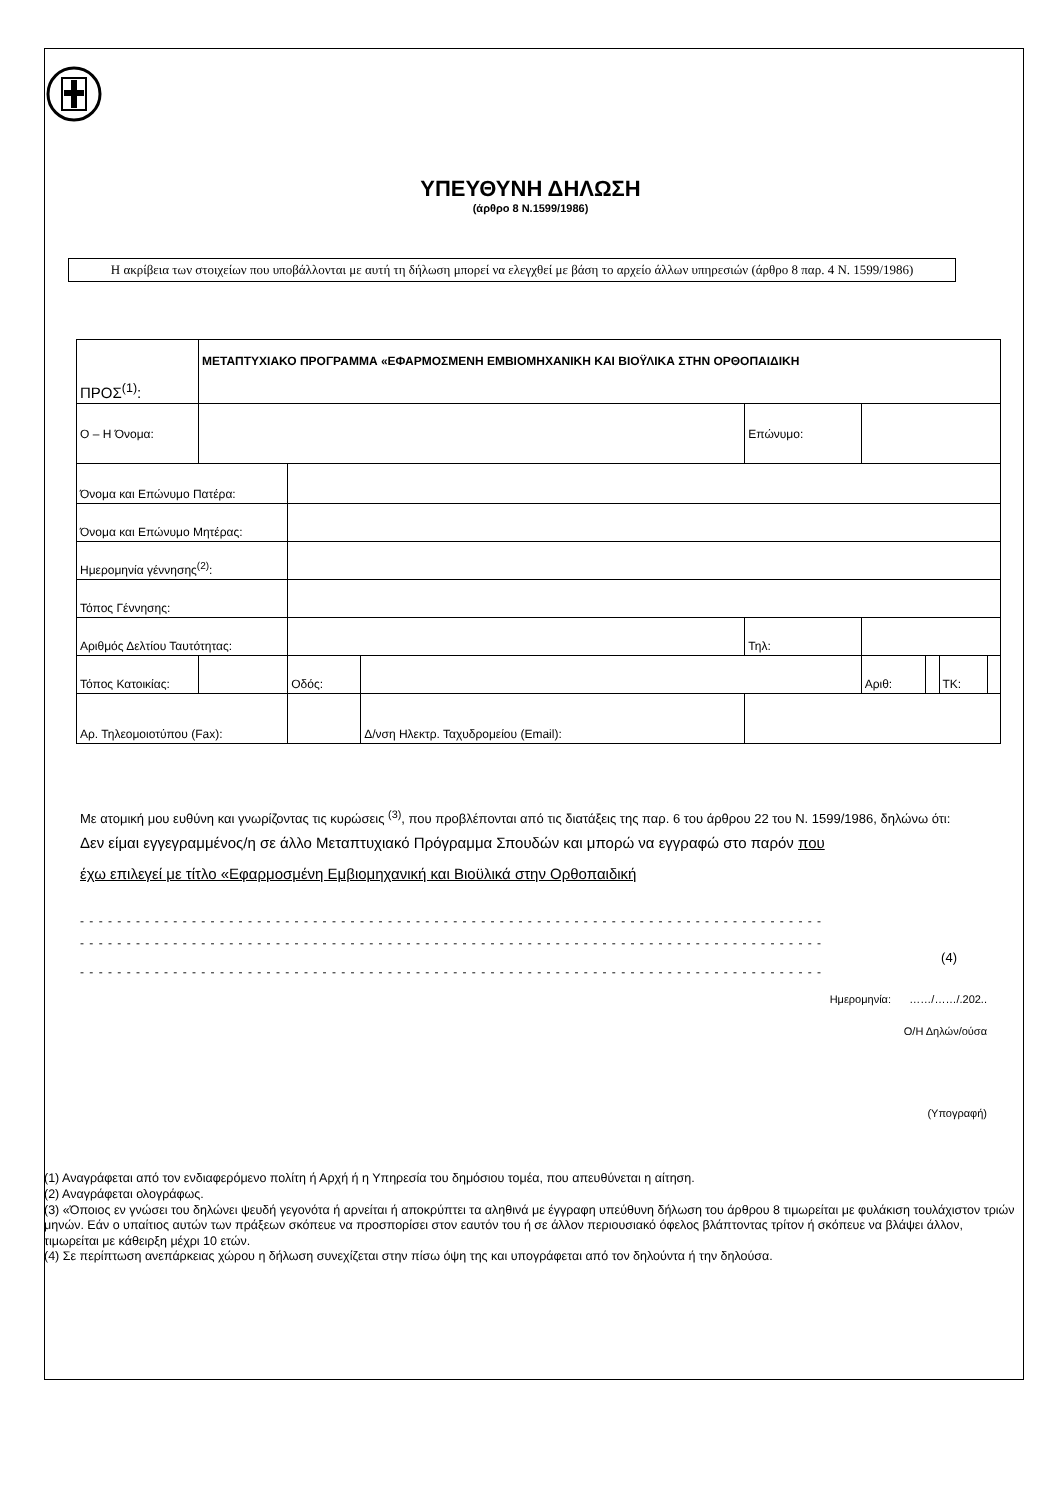ΥΠΕΥΘΥΝΗ ΔΗΛΩΣΗ
(άρθρο 8 Ν.1599/1986)
Η ακρίβεια των στοιχείων που υποβάλλονται με αυτή τη δήλωση μπορεί να ελεγχθεί με βάση το αρχείο άλλων υπηρεσιών (άρθρο 8 παρ. 4 Ν. 1599/1986)
| ΠΡΟΣ<sup>(1)</sup>: | ΜΕΤΑΠΤΥΧΙΑΚΟ ΠΡΟΓΡΑΜΜΑ «ΕΦΑΡΜΟΣΜΕΝΗ ΕΜΒΙΟΜΗΧΑΝΙΚΗ ΚΑΙ ΒΙΟΫΛΙΚΑ ΣΤΗΝ ΟΡΘΟΠΑΙΔΙΚΗ | | | | | | | | |
| Ο – Η Όνομα: | | | | | Επώνυμο: | | | | |
| Όνομα και Επώνυμο Πατέρα: | | | | | | | | | |
| Όνομα και Επώνυμο Μητέρας: | | | | | | | | | |
| Ημερομηνία γέννησης<sup>(2)</sup>: | | | | | | | | | |
| Τόπος Γέννησης: | | | | | | | | | |
| Αριθμός Δελτίου Ταυτότητας: | | | | | Τηλ: | | | | |
| Τόπος Κατοικίας: | | | Οδός: | | | Αριθ: | | ΤΚ: | |
| Αρ. Τηλεομοιοτύπου (Fax): | | | | Δ/νση Ηλεκτρ. Ταχυδρομείου (Email): | | | | | |
Με ατομική μου ευθύνη και γνωρίζοντας τις κυρώσεις <sup>(3)</sup>, που προβλέπονται από τις διατάξεις της παρ. 6 του άρθρου 22 του Ν. 1599/1986, δηλώνω ότι:
Δεν είμαι εγγεγραμμένος/η σε άλλο Μεταπτυχιακό Πρόγραμμα Σπουδών και μπορώ να εγγραφώ στο παρόν που
έχω επιλεγεί με τίτλο «Εφαρμοσμένη Εμβιομηχανική και Βιοϋλικά στην Ορθοπαιδική
- - - - - - - - - - - - - - - - - - - - - - - - - - - - - - - - - - - - - - - - - - - - - - - - - - - - - - - - - - - - - - - - - - - - - - - - - - - - - - - -
- - - - - - - - - - - - - - - - - - - - - - - - - - - - - - - - - - - - - - - - - - - - - - - - - - - - - - - - - - - - - - - - - - - - - - - - - - - - - - - -
(4)
- - - - - - - - - - - - - - - - - - - - - - - - - - - - - - - - - - - - - - - - - - - - - - - - - - - - - - - - - - - - - - - - - - - - - - - - - - - - - - - -
Ημερομηνία: ……/……/.202..
Ο/Η Δηλών/ούσα
(Υπογραφή)
(1) Αναγράφεται από τον ενδιαφερόμενο πολίτη ή Αρχή ή η Υπηρεσία του δημόσιου τομέα, που απευθύνεται η αίτηση.
(2) Αναγράφεται ολογράφως.
(3) «Όποιος εν γνώσει του δηλώνει ψευδή γεγονότα ή αρνείται ή αποκρύπτει τα αληθινά με έγγραφη υπεύθυνη δήλωση του άρθρου 8 τιμωρείται με φυλάκιση τουλάχιστον τριών μηνών. Εάν ο υπαίτιος αυτών των πράξεων σκόπευε να προσπορίσει στον εαυτόν του ή σε άλλον περιουσιακό όφελος βλάπτοντας τρίτον ή σκόπευε να βλάψει άλλον, τιμωρείται με κάθειρξη μέχρι 10 ετών.
(4) Σε περίπτωση ανεπάρκειας χώρου η δήλωση συνεχίζεται στην πίσω όψη της και υπογράφεται από τον δηλούντα ή την δηλούσα.